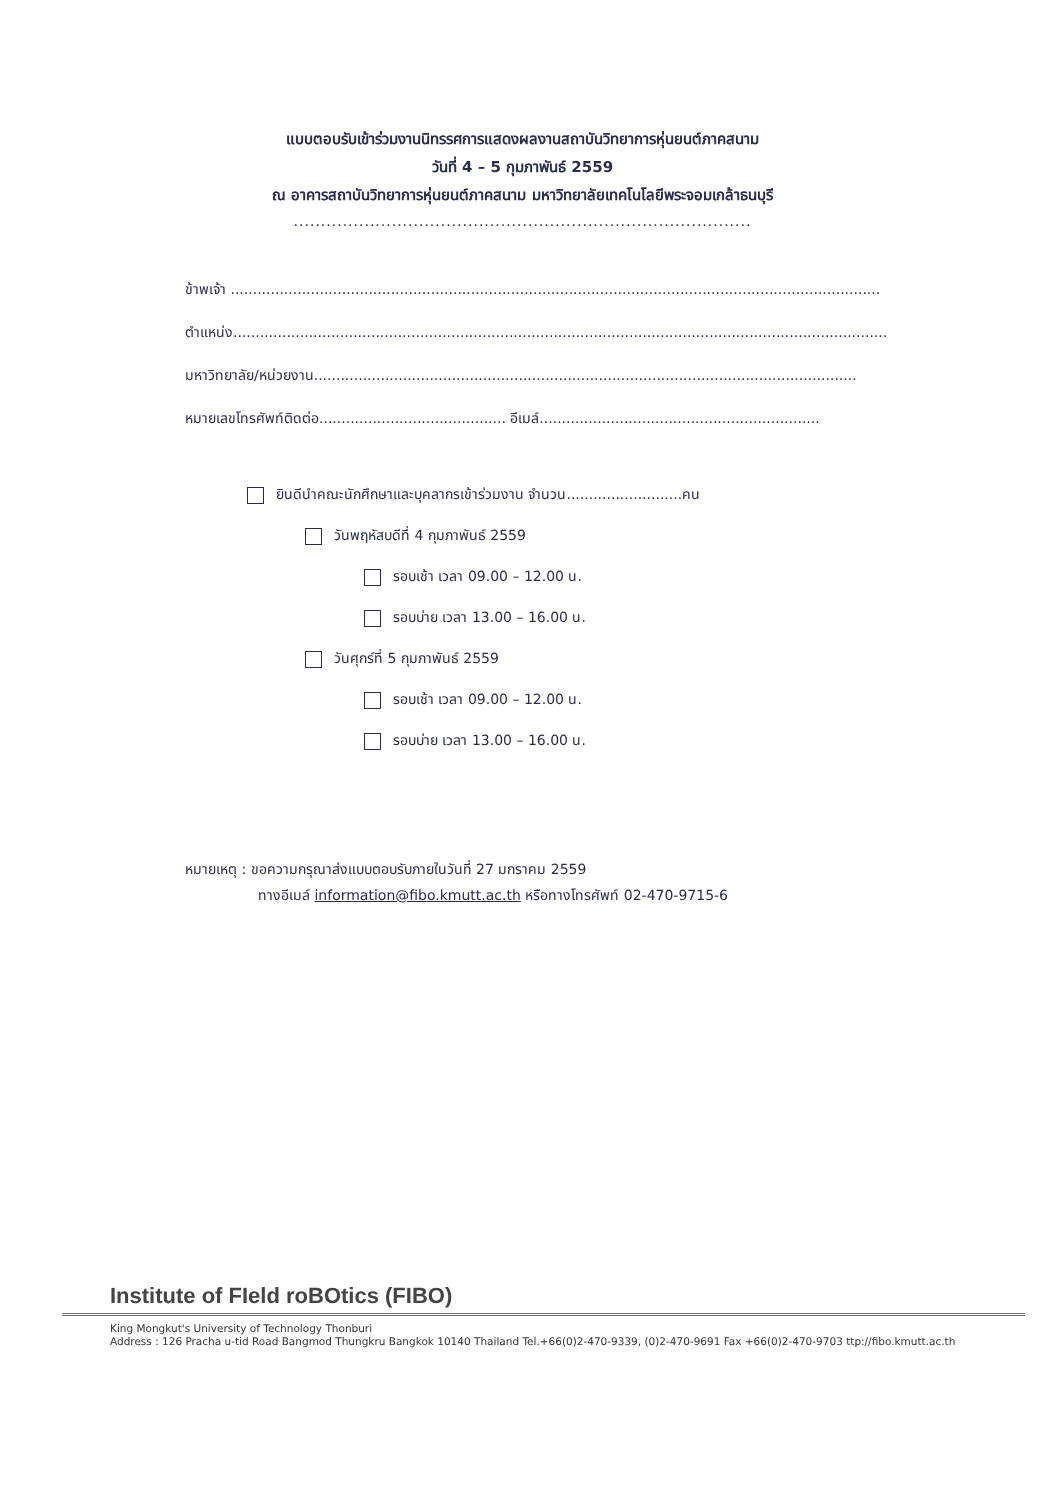แบบตอบรับเข้าร่วมงานนิทรรศการแสดงผลงานสถาบันวิทยาการหุ่นยนต์ภาคสนาม
วันที่ 4 – 5 กุมภาพันธ์ 2559
ณ อาคารสถาบันวิทยาการหุ่นยนต์ภาคสนาม มหาวิทยาลัยเทคโนโลยีพระจอมเกล้าธนบุรี
....................................................................................
ข้าพเจ้า ..................................................................................................................................................
ตำแหน่ง...................................................................................................................................................
มหาวิทยาลัย/หน่วยงาน..........................................................................................................................
หมายเลขโทรศัพท์ติดต่อ.......................................... อีเมล์...............................................................
ยินดีนำคณะนักศึกษาและบุคลากรเข้าร่วมงาน จำนวน..........................คน
วันพฤหัสบดีที่ 4 กุมภาพันธ์ 2559
รอบเช้า เวลา 09.00 – 12.00 น.
รอบบ่าย เวลา 13.00 – 16.00 น.
วันศุกร์ที่ 5 กุมภาพันธ์ 2559
รอบเช้า เวลา 09.00 – 12.00 น.
รอบบ่าย เวลา 13.00 – 16.00 น.
หมายเหตุ : ขอความกรุณาส่งแบบตอบรับภายในวันที่ 27 มกราคม 2559
ทางอีเมล์ information@fibo.kmutt.ac.th หรือทางโทรศัพท์ 02-470-9715-6
Institute of FIeld roBOtics (FIBO)
King Mongkut's University of Technology Thonburi
Address : 126 Pracha u-tid Road Bangmod Thungkru Bangkok 10140 Thailand Tel.+66(0)2-470-9339, (0)2-470-9691 Fax +66(0)2-470-9703 ttp://fibo.kmutt.ac.th